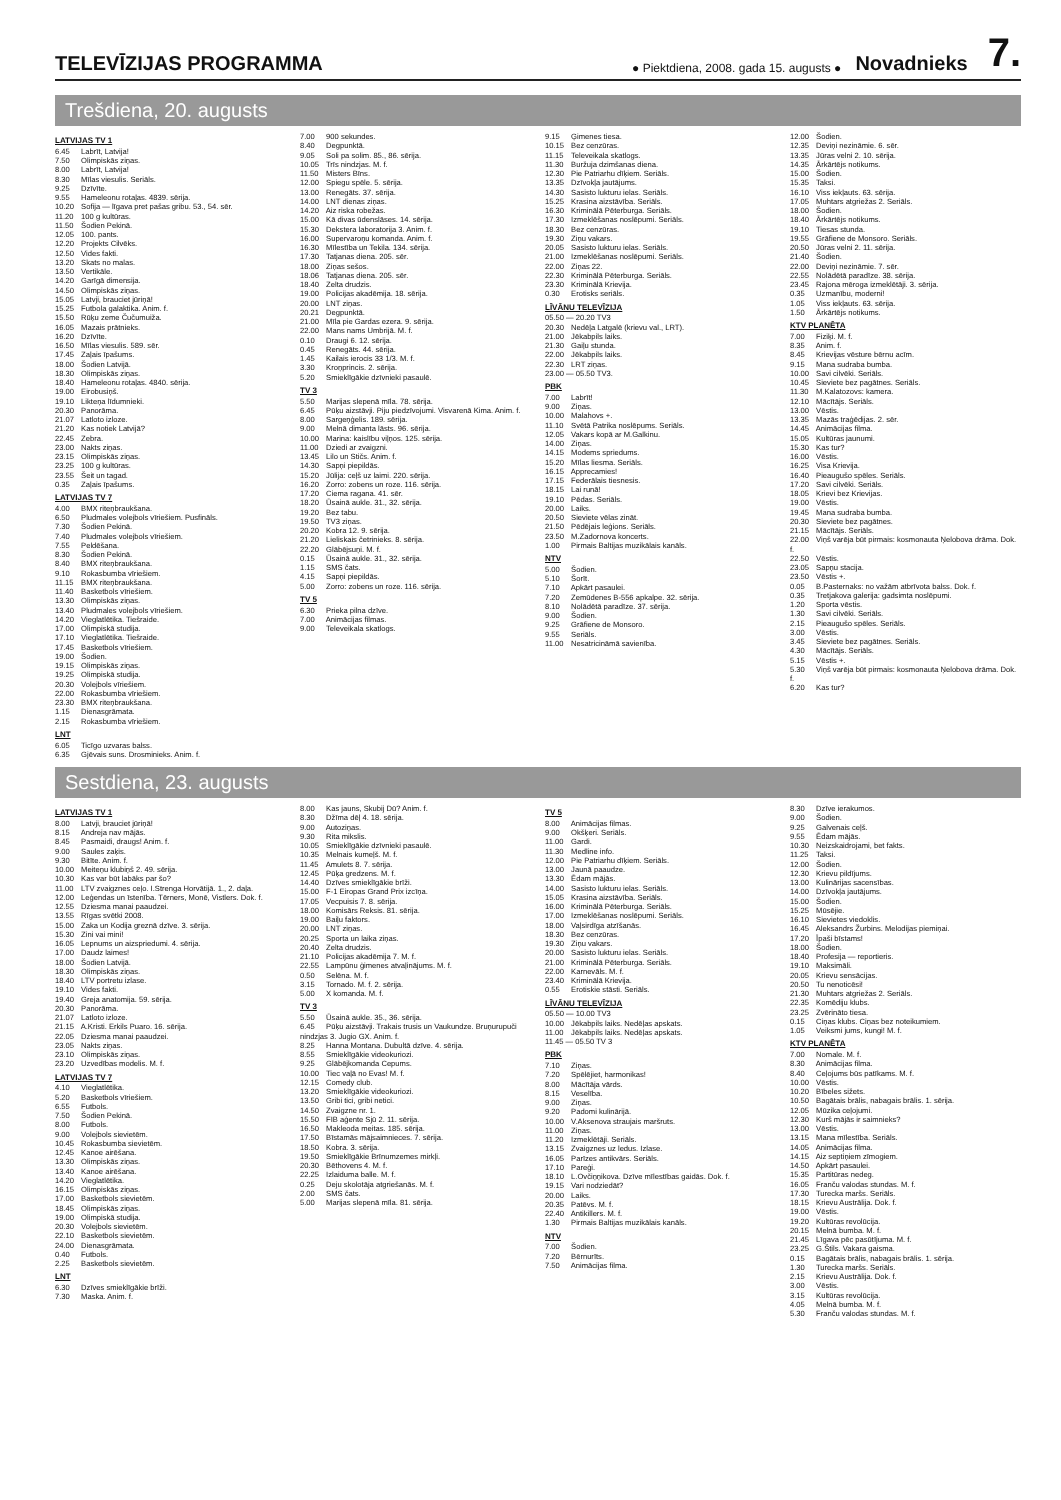TELEVĪZIJAS PROGRAMMA
● Piektdiena, 2008. gada 15. augusts ●
Novadnieks
7.
Trešdiena, 20. augusts
LATVIJAS TV 1
6.45 Labrīt, Latvija!
7.50 Olimpiskās ziņas.
8.00 Labrīt, Latvija!
8.30 Mīlas viesulis. Seriāls.
9.25 Dzīvīte.
9.55 Hameleonu rotaļas. 4839. sērija.
10.20 Sofija — līgava pret pašas gribu. 53., 54. sēr.
11.20 100 g kultūras.
11.50 Šodien Pekinā.
12.05 100. pants.
12.20 Projekts Cilvēks.
12.50 Vides fakti.
13.20 Skats no malas.
13.50 Vertikāle.
14.20 Garīgā dimensija.
14.50 Olimpiskās ziņas.
15.05 Latvji, brauciet jūriņā!
15.25 Futbola galaktika. Anim. f.
15.50 Rūķu zeme Čučumuiža.
16.05 Mazais prātnieks.
16.20 Dzīvīte.
16.50 Mīlas viesulis. 589. sēr.
17.45 Zaļais īpašums.
18.00 Šodien Latvijā.
18.30 Olimpiskās ziņas.
18.40 Hameleonu rotaļas. 4840. sērija.
19.00 Eirobusiņš.
19.10 Likteņa līdumnieki.
20.30 Panorāma.
21.07 Latloto izloze.
21.20 Kas notiek Latvijā?
22.45 Zebra.
23.00 Nakts ziņas.
23.15 Olimpiskās ziņas.
23.25 100 g kultūras.
23.55 Šeit un tagad.
0.35 Zaļais īpašums.
LATVIJAS TV 7
4.00 BMX riteņbraukšana.
6.50 Pludmales volejbols vīriešiem. Pusfināls.
7.30 Šodien Pekinā.
7.40 Pludmales volejbols vīriešiem.
7.55 Peldēšana.
8.30 Šodien Pekinā.
8.40 BMX riteņbraukšana.
9.10 Rokasbumba vīriešiem.
11.15 BMX riteņbraukšana.
11.40 Basketbols vīriešiem.
13.30 Olimpiskās ziņas.
13.40 Pludmales volejbols vīriešiem.
14.20 Vieglatlētika. Tiešraide.
17.00 Olimpiskā studija.
17.10 Vieglatlētika. Tiešraide.
17.45 Basketbols vīriešiem.
19.00 Šodien.
19.15 Olimpiskās ziņas.
19.25 Olimpiskā studija.
20.30 Volejbols vīriešiem.
22.00 Rokasbumba vīriešiem.
23.30 BMX riteņbraukšana.
1.15 Dienasgrāmata.
2.15 Rokasbumba vīriešiem.
LNT
6.05 Ticīgo uzvaras balss.
6.35 Gjēvais suns. Drosminieks. Anim. f.
7.00 900 sekundes.
8.40 Degpunktā.
9.05 Soli pa solim. 85., 86. sērija.
10.05 Trīs nindzjas. M. f.
11.50 Misters Bīns.
12.00 Spiegu spēle. 5. sērija.
13.00 Renegāts. 37. sērija.
14.00 LNT dienas ziņas.
14.20 Aiz riska robežas.
15.00 Kā divas ūdenslāses. 14. sērija.
15.30 Dekstera laboratorija 3. Anim. f.
16.00 Supervaroņu komanda. Anim. f.
16.30 Mīlestība un Tekila. 134. sērija.
17.30 Tatjanas diena. 205. sēr.
18.00 Ziņas sešos.
18.06 Tatjanas diena. 205. sēr.
18.40 Zelta drudzis.
19.00 Policijas akadēmija. 18. sērija.
20.00 LNT ziņas.
20.21 Degpunktā.
21.00 Mīla pie Gardas ezera. 9. sērija.
22.00 Mans nams Umbrijā. M. f.
0.10 Draugi 6. 12. sērija.
0.45 Renegāts. 44. sērija.
1.45 Kailais ierocis 33 1/3. M. f.
3.30 Kroņprincis. 2. sērija.
5.20 Smieklīgākie dzīvnieki pasaulē.
TV 3
5.50 Marijas slepenā mīla. 78. sērija.
6.45 Pūķu aizstāvji. Piju piedzīvojumi. Visvarenā Kima. Anim. f.
8.00 Sargeņģelis. 189. sērija.
9.00 Melnā dimanta lāsts. 96. sērija.
10.00 Marina: kaislību viļņos. 125. sērija.
11.00 Dziedi ar zvaigzni.
13.45 Lilo un Stičs. Anim. f.
14.30 Sapņi piepildās.
15.20 Jūlija: ceļš uz laimi. 220. sērija.
16.20 Zorro: zobens un roze. 116. sērija.
17.20 Ciema ragana. 41. sēr.
18.20 Ūsainā aukle. 31., 32. sērija.
19.20 Bez tabu.
19.50 TV3 ziņas.
20.20 Kobra 12. 9. sērija.
21.20 Lieliskais četrinieks. 8. sērija.
22.20 Glābējsuņi. M. f.
0.15 Ūsainā aukle. 31., 32. sērija.
1.15 SMS čats.
4.15 Sapņi piepildās.
5.00 Zorro: zobens un roze. 116. sērija.
TV 5
6.30 Prieka pilna dzīve.
7.00 Animācijas filmas.
9.00 Televeikala skatlogs.
9.15 Ģimenes tiesa.
10.15 Bez cenzūras.
11.15 Televeikala skatlogs.
11.30 Buržuja dzimšanas diena.
12.30 Pie Patriarhu dīķiem. Seriāls.
13.35 Dzīvokļa jautājums.
14.30 Sasisto lukturu ielas. Seriāls.
15.25 Krasina aizstāvība. Seriāls.
16.30 Kriminālā Pēterburga. Seriāls.
17.30 Izmeklēšanas noslēpumi. Seriāls.
18.30 Bez cenzūras.
19.30 Ziņu vakars.
20.05 Sasisto lukturu ielas. Seriāls.
21.00 Izmeklēšanas noslēpumi. Seriāls.
22.00 Ziņas 22.
22.30 Kriminālā Pēterburga. Seriāls.
23.30 Kriminālā Krievija.
0.30 Erotisks seriāls.
LĪVĀNU TELEVĪZIJA
05.50 — 20.20 TV3
20.30 Nedēļa Latgalē (krievu val., LRT).
21.00 Jēkabpils laiks.
21.30 Gaiļu stunda.
22.00 Jēkabpils laiks.
22.30 LRT ziņas.
23.00 — 05.50 TV3.
PBK
7.00 Labrīt!
9.00 Ziņas.
10.00 Malahovs +.
11.10 Svētā Patrika noslēpums. Seriāls.
12.05 Vakars kopā ar M.Galkinu.
14.00 Ziņas.
14.15 Modems spriedums.
15.20 Mīlas liesma. Seriāls.
16.15 Apprecamies!
17.15 Federālais tiesnesis.
18.15 Lai runā!
19.10 Pēdas. Seriāls.
20.00 Laiks.
20.50 Sieviete vēlas zināt.
21.50 Pēdējais leģions. Seriāls.
23.50 M.Zadornova koncerts.
1.00 Pirmais Baltijas muzikālais kanāls.
NTV
5.00 Šodien.
5.10 Šorīt.
7.10 Apkārt pasaulei.
7.20 Zemūdenes B-556 apkalpe. 32. sērija.
8.10 Nolādētā paradīze. 37. sērija.
9.00 Šodien.
9.25 Grāfiene de Monsoro.
9.55 Seriāls.
11.00 Nesatricināmā savienība.
12.00 Šodien.
12.35 Deviņi nezināmie. 6. sēr.
13.35 Jūras velni 2. 10. sērija.
14.35 Ārkārtējs notikums.
15.00 Šodien.
15.35 Taksi.
16.10 Viss iekļauts. 63. sērija.
17.05 Muhtars atgriežas 2. Seriāls.
18.00 Šodien.
18.40 Ārkārtējs notikums.
19.10 Tiesas stunda.
19.55 Grāfiene de Monsoro. Seriāls.
20.50 Jūras velni 2. 11. sērija.
21.40 Šodien.
22.00 Deviņi nezināmie. 7. sēr.
22.55 Nolādētā paradīze. 38. sērija.
23.45 Rajona mēroga izmeklētāji. 3. sērija.
0.35 Uzmanību, moderni!
1.05 Viss iekļauts. 63. sērija.
1.50 Ārkārtējs notikums.
KTV PLANĒTA
7.00 Fiziķi. M. f.
8.35 Anim. f.
8.45 Krievijas vēsture bērnu acīm.
9.15 Mana sudraba bumba.
10.00 Savi cilvēki. Seriāls.
10.45 Sieviete bez pagātnes. Seriāls.
11.30 M.Kalatozovs: kamera.
12.10 Mācītājs. Seriāls.
13.00 Vēstis.
13.35 Mazās traģēdijas. 2. sēr.
14.45 Animācijas filma.
15.05 Kultūras jaunumi.
15.30 Kas tur?
16.00 Vēstis.
16.25 Visa Krievija.
16.40 Pieaugušo spēles. Seriāls.
17.20 Savi cilvēki. Seriāls.
18.05 Krievi bez Krievijas.
19.00 Vēstis.
19.45 Mana sudraba bumba.
20.30 Sieviete bez pagātnes.
21.15 Mācītājs. Seriāls.
22.00 Viņš varēja būt pirmais: kosmonauta Ņelobova drāma. Dok. f.
22.50 Vēstis.
23.05 Sapņu stacija.
23.50 Vēstis +.
0.05 B.Pasternaks: no važām atbrīvota balss. Dok. f.
0.35 Tretjakova galerija: gadsimta noslēpumi.
1.20 Sporta vēstis.
1.30 Savi cilvēki. Seriāls.
2.15 Pieaugušo spēles. Seriāls.
3.00 Vēstis.
3.45 Sieviete bez pagātnes. Seriāls.
4.30 Mācītājs. Seriāls.
5.15 Vēstis +.
5.30 Viņš varēja būt pirmais: kosmonauta Ņelobova drāma. Dok. f.
6.20 Kas tur?
Sestdiena, 23. augusts
LATVIJAS TV 1
8.00 Latvji, brauciet jūriņā!
8.15 Andreja nav mājās.
8.45 Pasmaidi, draugs! Anim. f.
9.00 Saules zaķis.
9.30 Bitīte. Anim. f.
10.00 Meiteņu klubiņš 2. 49. sērija.
10.30 Kas var būt labāks par šo?
11.00 LTV zvaigznes ceļo. I.Strenga Horvātijā. 1., 2. daļa.
12.00 Leģendas un īstenība. Tērners, Monē, Vistlers. Dok. f.
12.55 Dziesma manai paaudzei.
13.55 Rīgas svētki 2008.
15.00 Zaka un Kodija greznā dzīve. 3. sērija.
15.30 Zini vai mini!
16.05 Lepnums un aizspriedumi. 4. sērija.
17.00 Daudz laimes!
18.00 Šodien Latvijā.
18.30 Olimpiskās ziņas.
18.40 LTV portretu izlase.
19.10 Vides fakti.
19.40 Greja anatomija. 59. sērija.
20.30 Panorāma.
21.07 Latloto izloze.
21.15 A.Kristi. Erkils Puaro. 16. sērija.
22.05 Dziesma manai paaudzei.
23.05 Nakts ziņas.
23.10 Olimpiskās ziņas.
23.20 Uzvedības modelis. M. f.
LATVIJAS TV 7
4.10 Vieglatlētika.
5.20 Basketbols vīriešiem.
6.55 Futbols.
7.50 Šodien Pekinā.
8.00 Futbols.
9.00 Volejbols sievietēm.
10.45 Rokasbumba sievietēm.
12.45 Kanoe airēšana.
13.30 Olimpiskās ziņas.
13.40 Kanoe airēšana.
14.20 Vieglatlētika.
16.15 Olimpiskās ziņas.
17.00 Basketbols sievietēm.
18.45 Olimpiskās ziņas.
19.00 Olimpiskā studija.
20.30 Volejbols sievietēm.
22.10 Basketbols sievietēm.
24.00 Dienasgrāmata.
0.40 Futbols.
2.25 Basketbols sievietēm.
LNT
6.30 Dzīves smieklīgākie brīži.
7.30 Maska. Anim. f.
8.00 Kas jauns, Skubij Dū? Anim. f.
8.30 Džīma dēļ 4. 18. sērija.
9.00 Autoziņas.
9.30 Rita mikslis.
10.05 Smieklīgākie dzīvnieki pasaulē.
10.35 Melnais kumeļš. M. f.
11.45 Amulets 8. 7. sērija.
12.45 Pūķa gredzens. M. f.
14.40 Dzīves smieklīgākie brīži.
15.00 F-1 Eiropas Grand Prix izcīņa.
17.05 Vecpuisis 7. 8. sērija.
18.00 Komisārs Reksis. 81. sērija.
19.00 Baiļu faktors.
20.00 LNT ziņas.
20.25 Sporta un laika ziņas.
20.40 Zelta drudzis.
21.10 Policijas akadēmija 7. M. f.
22.55 Lampūnu ģimenes atvaļinājums. M. f.
0.50 Selēna. M. f.
3.15 Tornado. M. f. 2. sērija.
5.00 X komanda. M. f.
TV 3
5.50 Ūsainā aukle. 35., 36. sērija.
6.45 Pūķu aizstāvji. Trakais trusis un Vaukundze. Bruņurupuči nindzjas 3. Jugio GX. Anim. f.
8.25 Hanna Montana. Dubultā dzīve. 4. sērija.
8.55 Smieklīgākie videokuriozi.
9.25 Glābējkomanda Cepums.
10.00 Tiec vaļā no Evas! M. f.
12.15 Comedy club.
13.20 Smieklīgākie videokuriozi.
13.50 Gribi tici, gribi netici.
14.50 Zvaigzne nr. 1.
15.50 FIB aģente Sjū 2. 11. sērija.
16.50 Makleoda meitas. 185. sērija.
17.50 Bīstamās mājsaimnieces. 7. sērija.
18.50 Kobra. 3. sērija.
19.50 Smieklīgākie Brīnumzemes mirkļi.
20.30 Bēthovens 4. M. f.
22.25 Izlaiduma balle. M. f.
0.25 Deju skolotāja atgriešanās. M. f.
2.00 SMS čats.
5.00 Marijas slepenā mīla. 81. sērija.
TV 5
8.00 Animācijas filmas.
9.00 Okšķeri. Seriāls.
11.00 Gardi.
11.30 Medline info.
12.00 Pie Patriarhu dīķiem. Seriāls.
13.00 Jaunā paaudze.
13.30 Ēdam mājās.
14.00 Sasisto lukturu ielas. Seriāls.
15.05 Krasina aizstāvība. Seriāls.
16.00 Kriminālā Pēterburga. Seriāls.
17.00 Izmeklēšanas noslēpumi. Seriāls.
18.00 Vaļsirdīga atzīšanās.
18.30 Bez cenzūras.
19.30 Ziņu vakars.
20.00 Sasisto lukturu ielas. Seriāls.
21.00 Kriminālā Pēterburga. Seriāls.
22.00 Karnevāls. M. f.
23.40 Kriminālā Krievija.
0.55 Erotiskie stāsti. Seriāls.
LĪVĀNU TELEVĪZIJA
05.50 — 10.00 TV3
10.00 Jēkabpils laiks. Nedēļas apskats.
11.00 Jēkabpils laiks. Nedēļas apskats.
11.45 — 05.50 TV 3
PBK
7.10 Ziņas.
7.20 Spēlējiet, harmonikas!
8.00 Mācītāja vārds.
8.15 Veselība.
9.00 Ziņas.
9.20 Padomi kulinārijā.
10.00 V.Aksenova straujais maršruts.
11.00 Ziņas.
11.20 Izmeklētāji. Seriāls.
13.15 Zvaigznes uz ledus. Izlase.
16.05 Parīzes antikvārs. Seriāls.
17.10 Pareģi.
18.10 L.Ovčiņņikova. Dzīve mīlestības gaidās. Dok. f.
19.15 Vari nodziedāt?
20.00 Laiks.
20.35 Patēvs. M. f.
22.40 Antikillers. M. f.
1.30 Pirmais Baltijas muzikālais kanāls.
NTV
7.00 Šodien.
7.20 Bērnurīts.
7.50 Animācijas filma.
8.30 Dzīve ierakumos.
9.00 Šodien.
9.25 Galvenais ceļš.
9.55 Ēdam mājās.
10.30 Neizskaidrojami, bet fakts.
11.25 Taksi.
12.00 Šodien.
12.30 Krievu pildījums.
13.00 Kulinārijas sacensības.
14.00 Dzīvokļa jautājums.
15.00 Šodien.
15.25 Mūsējie.
16.10 Sievietes viedoklis.
16.45 Aleksandrs Žurbins. Melodijas piemiņai.
17.20 Īpaši bīstams!
18.00 Šodien.
18.40 Profesija — reportieris.
19.10 Maksimāli.
20.05 Krievu sensācijas.
20.50 Tu nenoticēsi!
21.30 Muhtars atgriežas 2. Seriāls.
22.35 Komēdiju klubs.
23.25 Zvērināto tiesa.
0.15 Ciņas klubs. Ciņas bez noteikumiem.
1.05 Veiksmi jums, kungi! M. f.
KTV PLANĒTA
7.00 Nomale. M. f.
8.30 Animācijas filma.
8.40 Ceļojums būs patīkams. M. f.
10.00 Vēstis.
10.20 Bībeles sižets.
10.50 Bagātais brālis, nabagais brālis. 1. sērija.
12.05 Mūzika ceļojumi.
12.30 Kurš mājās ir saimnieks?
13.00 Vēstis.
13.15 Mana mīlestība. Seriāls.
14.05 Animācijas filma.
14.15 Aiz septiņiem zīmogiem.
14.50 Apkārt pasaulei.
15.35 Partitūras nedeg.
16.05 Franču valodas stundas. M. f.
17.30 Turecka maršs. Seriāls.
18.15 Krievu Austrālija. Dok. f.
19.00 Vēstis.
19.20 Kultūras revolūcija.
20.15 Melnā bumba. M. f.
21.45 Līgava pēc pasūtījuma. M. f.
23.25 G.Štils. Vakara gaisma.
0.15 Bagātais brālis, nabagais brālis. 1. sērija.
1.30 Turecka maršs. Seriāls.
2.15 Krievu Austrālija. Dok. f.
3.00 Vēstis.
3.15 Kultūras revolūcija.
4.05 Melnā bumba. M. f.
5.30 Franču valodas stundas. M. f.